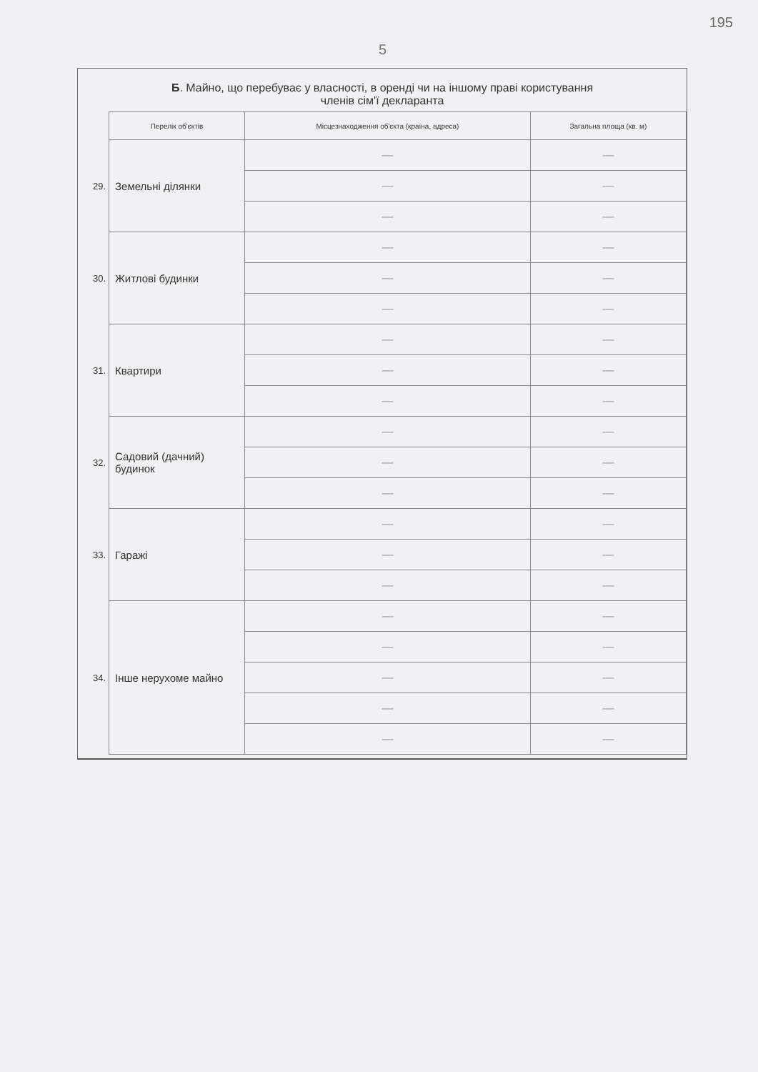5
195
Б. Майно, що перебуває у власності, в оренді чи на іншому праві користування
членів сім'ї декларанта
| | Перелік об'єктів | Місцезнаходження об'єкта (країна, адреса) | Загальна площа (кв. м) |
| 29. | Земельні ділянки | — | — |
| | | — | — |
| | | — | — |
| 30. | Житлові будинки | — | — |
| | | — | — |
| | | — | — |
| 31. | Квартири | — | — |
| | | — | — |
| | | — | — |
| 32. | Садовий (дачний) будинок | — | — |
| | | — | — |
| | | — | — |
| 33. | Гаражі | — | — |
| | | — | — |
| | | — | — |
| 34. | Інше нерухоме майно | — | — |
| | | — | — |
| | | — | — |
| | | — | — |
| | | — | — |